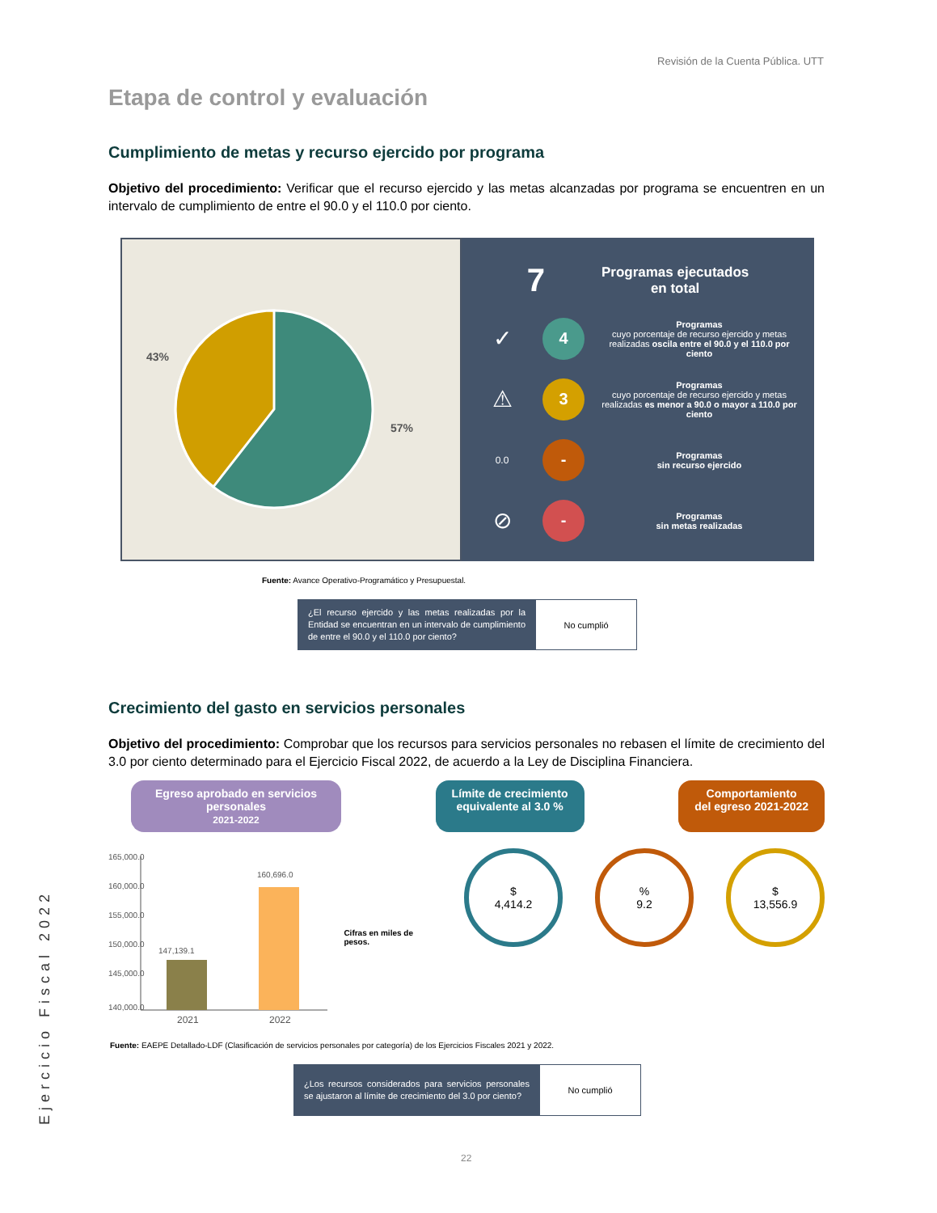Revisión de la Cuenta Pública. UTT
Etapa de control y evaluación
Cumplimiento de metas y recurso ejercido por programa
Objetivo del procedimiento: Verificar que el recurso ejercido y las metas alcanzadas por programa se encuentren en un intervalo de cumplimiento de entre el 90.0 y el 110.0 por ciento.
43%
57%
7 Programas ejecutados
en total
✓
4
Programas
cuyo porcentaje de recurso ejercido y metas realizadas oscila entre el 90.0 y el 110.0 por ciento
⚠
3
Programas
cuyo porcentaje de recurso ejercido y metas realizadas es menor a 90.0 o mayor a 110.0 por ciento
0.0
-
Programas
sin recurso ejercido
⊘
-
Programas
sin metas realizadas
Fuente: Avance Operativo-Programático y Presupuestal.
| ¿El recurso ejercido y las metas realizadas por la Entidad se encuentran en un intervalo de cumplimiento de entre el 90.0 y el 110.0 por ciento? | No cumplió |
Crecimiento del gasto en servicios personales
Objetivo del procedimiento: Comprobar que los recursos para servicios personales no rebasen el límite de crecimiento del 3.0 por ciento determinado para el Ejercicio Fiscal 2022, de acuerdo a la Ley de Disciplina Financiera.
Egreso aprobado en servicios personales
2021-2022
Límite de crecimiento
equivalente al 3.0 %
Comportamiento
del egreso 2021-2022
165,000.0
160,000.0
155,000.0
150,000.0
145,000.0
140,000.0
147,139.1
160,696.0
2021
2022
Cifras en miles de pesos.
$
4,414.2
%
9.2
$
13,556.9
Fuente: EAEPE Detallado-LDF (Clasificación de servicios personales por categoría) de los Ejercicios Fiscales 2021 y 2022.
| ¿Los recursos considerados para servicios personales se ajustaron al límite de crecimiento del 3.0 por ciento? | No cumplió |
Ejercicio Fiscal 2022
22